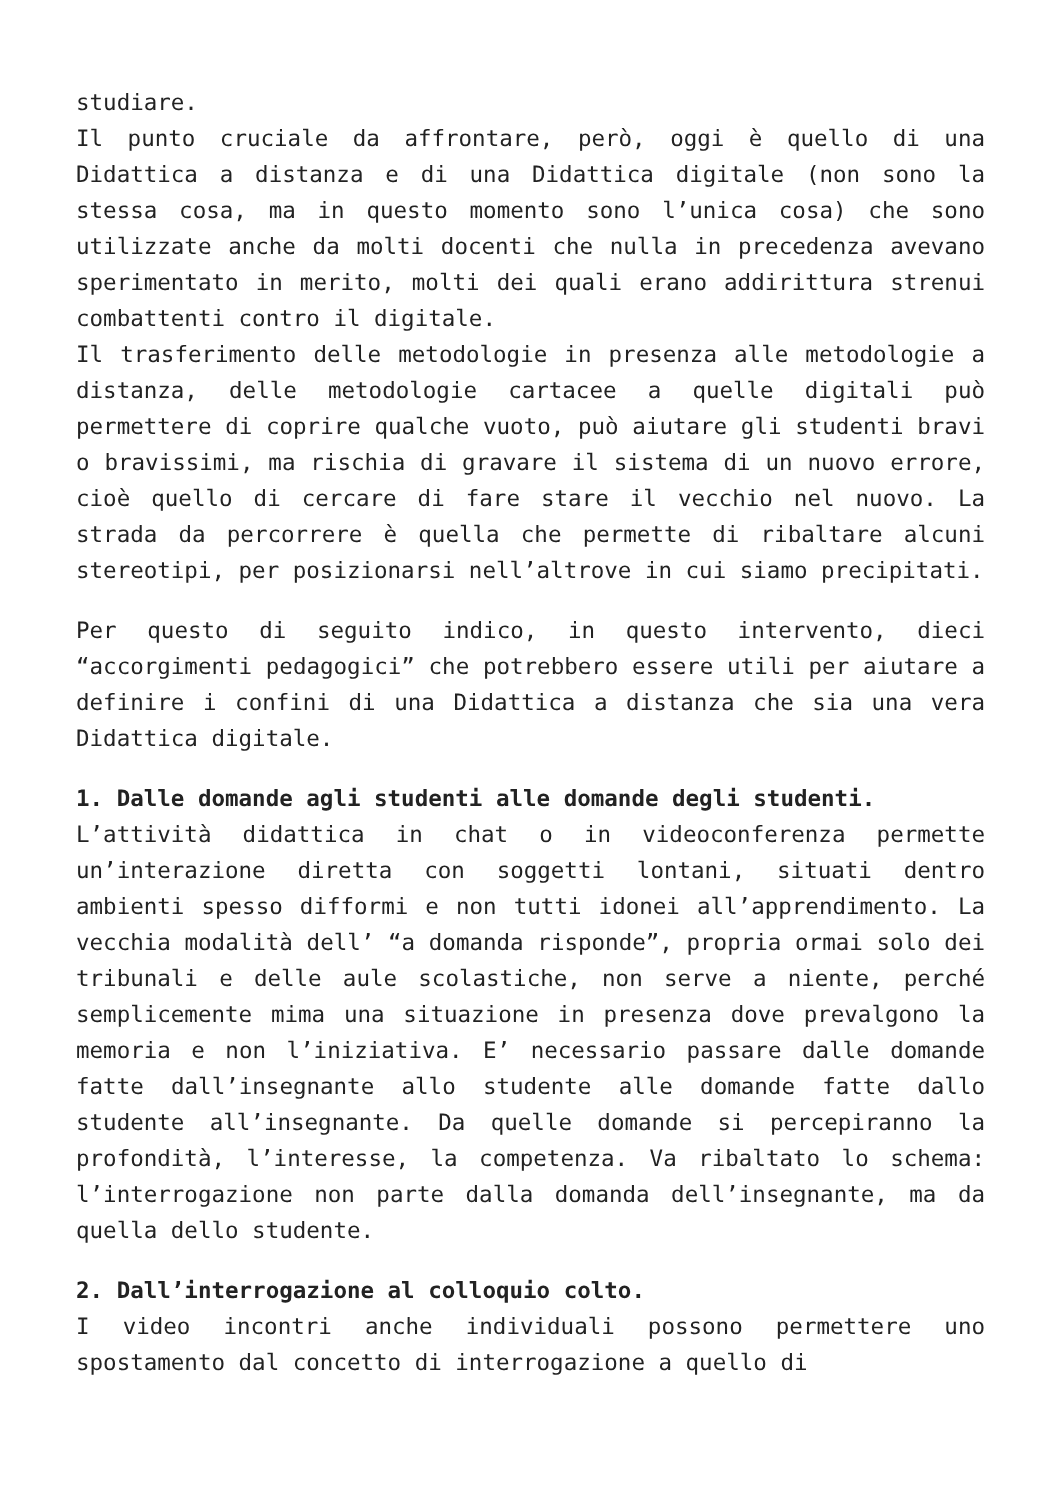studiare.
Il punto cruciale da affrontare, però, oggi è quello di una Didattica a distanza e di una Didattica digitale (non sono la stessa cosa, ma in questo momento sono l’unica cosa) che sono utilizzate anche da molti docenti che nulla in precedenza avevano sperimentato in merito, molti dei quali erano addirittura strenui combattenti contro il digitale.
Il trasferimento delle metodologie in presenza alle metodologie a distanza, delle metodologie cartacee a quelle digitali può permettere di coprire qualche vuoto, può aiutare gli studenti bravi o bravissimi, ma rischia di gravare il sistema di un nuovo errore, cioè quello di cercare di fare stare il vecchio nel nuovo. La strada da percorrere è quella che permette di ribaltare alcuni stereotipi, per posizionarsi nell’altrove in cui siamo precipitati.
Per questo di seguito indico, in questo intervento, dieci “accorgimenti pedagogici” che potrebbero essere utili per aiutare a definire i confini di una Didattica a distanza che sia una vera Didattica digitale.
1. Dalle domande agli studenti alle domande degli studenti.
L’attività didattica in chat o in videoconferenza permette un’interazione diretta con soggetti lontani, situati dentro ambienti spesso difformi e non tutti idonei all’apprendimento. La vecchia modalità dell’ “a domanda risponde”, propria ormai solo dei tribunali e delle aule scolastiche, non serve a niente, perché semplicemente mima una situazione in presenza dove prevalgono la memoria e non l’iniziativa. E’ necessario passare dalle domande fatte dall’insegnante allo studente alle domande fatte dallo studente all’insegnante. Da quelle domande si percepiranno la profondità, l’interesse, la competenza. Va ribaltato lo schema: l’interrogazione non parte dalla domanda dell’insegnante, ma da quella dello studente.
2. Dall’interrogazione al colloquio colto.
I video incontri anche individuali possono permettere uno spostamento dal concetto di interrogazione a quello di